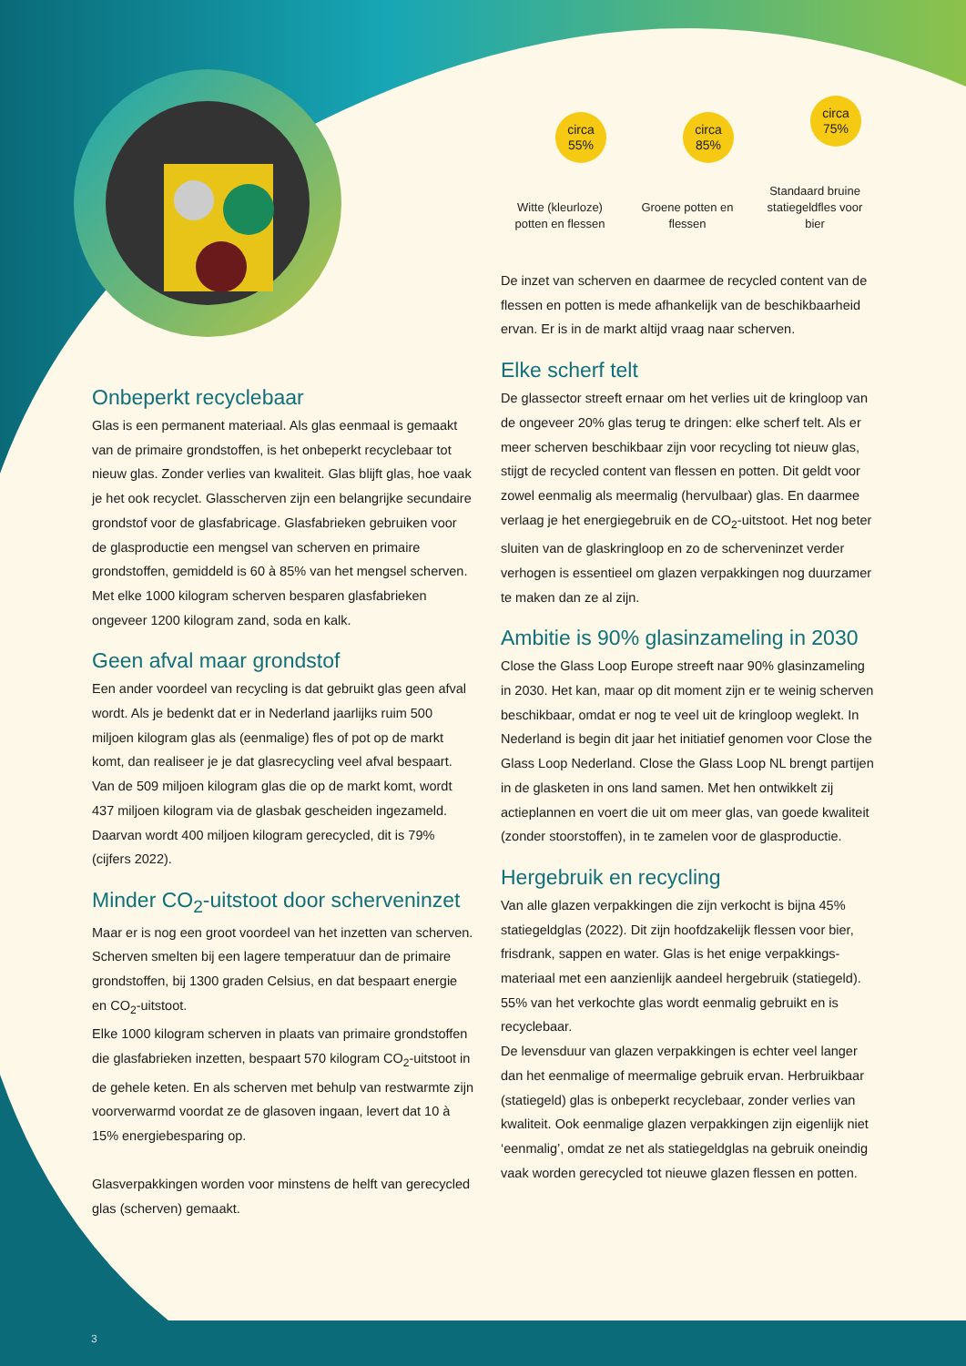Onbeperkt recyclebaar
Glas is een permanent materiaal. Als glas eenmaal is gemaakt van de primaire grondstoffen, is het onbeperkt recyclebaar tot nieuw glas. Zonder verlies van kwaliteit. Glas blijft glas, hoe vaak je het ook recyclet. Glasscherven zijn een belangrijke secundaire grondstof voor de glas­fabricage. Glasfabrieken gebruiken voor de glasproductie een mengsel van scherven en primaire grondstoffen, gemiddeld is 60 à 85% van het mengsel scherven. Met elke 1000 kilogram scherven besparen glasfabrieken ongeveer 1200 kilogram zand, soda en kalk.
Geen afval maar grondstof
Een ander voordeel van recycling is dat gebruikt glas geen afval wordt. Als je bedenkt dat er in Nederland jaarlijks ruim 500 miljoen kilogram glas als (eenmalige) fles of pot op de markt komt, dan realiseer je je dat glasrecycling veel afval bespaart. Van de 509 miljoen kilogram glas die op de markt komt, wordt 437 miljoen kilogram via de glasbak gescheiden ingezameld. Daarvan wordt 400 miljoen kilogram gerecycled, dit is 79% (cijfers 2022).
Minder CO<sub>2</sub>-uitstoot door scherveninzet
Maar er is nog een groot voordeel van het inzetten van scherven. Scherven smelten bij een lagere temperatuur dan de primaire grondstoffen, bij 1300 graden Celsius, en dat bespaart energie en CO<sub>2</sub>-uitstoot.
Elke 1000 kilogram scherven in plaats van primaire grond­stoffen die glasfabrieken inzetten, bespaart 570 kilogram CO<sub>2</sub>-uitstoot in de gehele keten. En als scherven met behulp van restwarmte zijn voorverwarmd voordat ze de glasoven ingaan, levert dat 10 à 15% energiebesparing op.
Glasverpakkingen worden voor minstens de helft van gerecycled glas (scherven) gemaakt.
circa
55%
Witte (kleurloze) potten en flessen
circa
85%
Groene potten en flessen
circa
75%
Standaard bruine statiegeldfles voor bier
De inzet van scherven en daarmee de recycled content van de flessen en potten is mede afhankelijk van de beschik­baarheid ervan. Er is in de markt altijd vraag naar scherven.
Elke scherf telt
De glassector streeft ernaar om het verlies uit de kringloop van de ongeveer 20% glas terug te dringen: elke scherf telt. Als er meer scherven beschikbaar zijn voor recycling tot nieuw glas, stijgt de recycled content van flessen en potten. Dit geldt voor zowel eenmalig als meermalig (hervulbaar) glas. En daarmee verlaag je het energiegebruik en de CO<sub>2</sub>-uitstoot. Het nog beter sluiten van de glaskringloop en zo de scherveninzet verder verhogen is essentieel om glazen verpakkingen nog duurzamer te maken dan ze al zijn.
Ambitie is 90% glasinzameling in 2030
Close the Glass Loop Europe streeft naar 90% glasinzame­ling in 2030. Het kan, maar op dit moment zijn er te weinig scherven beschikbaar, omdat er nog te veel uit de kringloop weglekt. In Nederland is begin dit jaar het initiatief genomen voor Close the Glass Loop Nederland. Close the Glass Loop NL brengt partijen in de glasketen in ons land samen. Met hen ontwikkelt zij actieplannen en voert die uit om meer glas, van goede kwaliteit (zonder stoorstoffen), in te zamelen voor de glasproductie.
Hergebruik en recycling
Van alle glazen verpakkingen die zijn verkocht is bijna 45% statiegeldglas (2022). Dit zijn hoofdzakelijk flessen voor bier, frisdrank, sappen en water. Glas is het enige verpakkings­materiaal met een aanzienlijk aandeel hergebruik (statie­geld). 55% van het verkochte glas wordt eenmalig gebruikt en is recyclebaar.
De levensduur van glazen verpakkingen is echter veel langer dan het eenmalige of meermalige gebruik ervan. Herbruik­baar (statiegeld) glas is onbeperkt recyclebaar, zonder verlies van kwaliteit. Ook eenmalige glazen verpakkingen zijn eigenlijk niet ‘eenmalig’, omdat ze net als statiegeldglas na gebruik oneindig vaak worden gerecycled tot nieuwe glazen flessen en potten.
3